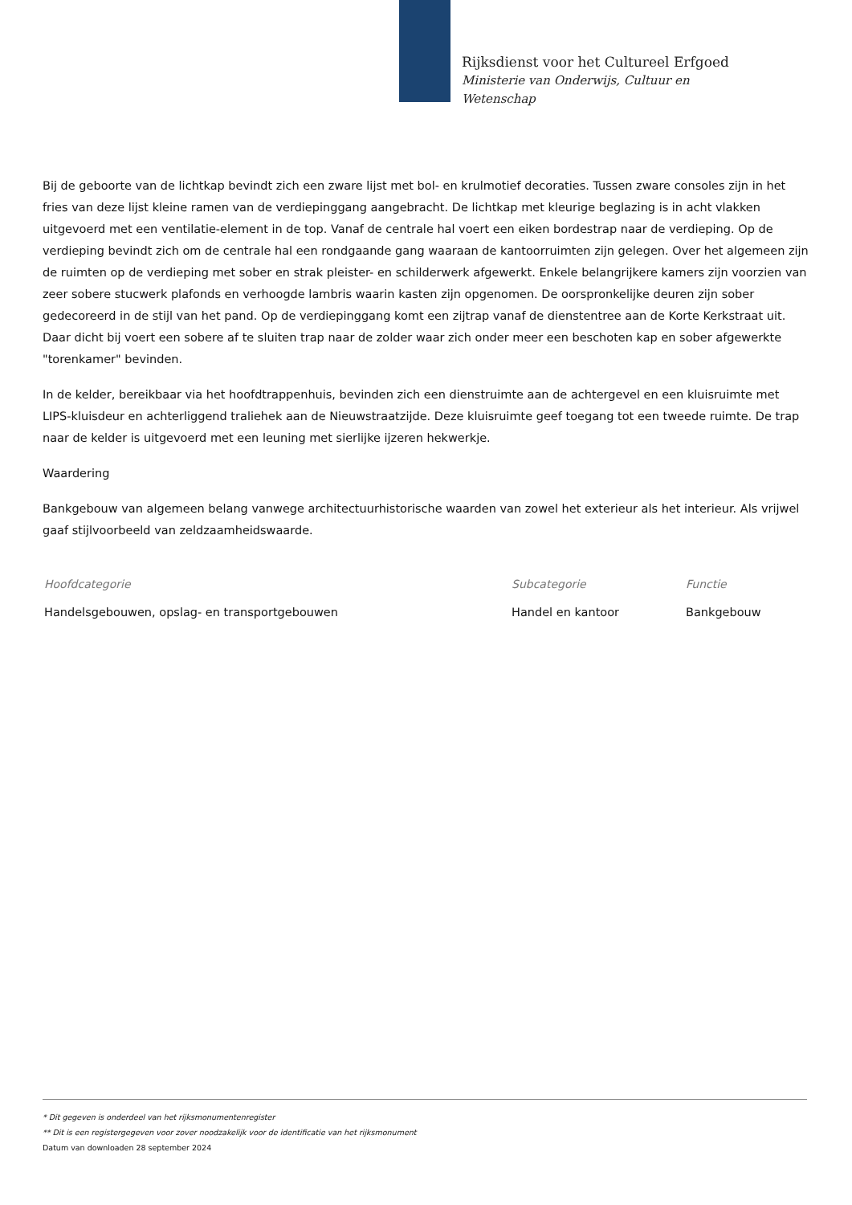Rijksdienst voor het Cultureel Erfgoed
Ministerie van Onderwijs, Cultuur en
Wetenschap
Bij de geboorte van de lichtkap bevindt zich een zware lijst met bol- en krulmotief decoraties. Tussen zware consoles zijn in het fries van deze lijst kleine ramen van de verdiepinggang aangebracht. De lichtkap met kleurige beglazing is in acht vlakken uitgevoerd met een ventilatie-element in de top. Vanaf de centrale hal voert een eiken bordestrap naar de verdieping. Op de verdieping bevindt zich om de centrale hal een rondgaande gang waaraan de kantoorruimten zijn gelegen. Over het algemeen zijn de ruimten op de verdieping met sober en strak pleister- en schilderwerk afgewerkt. Enkele belangrijkere kamers zijn voorzien van zeer sobere stucwerk plafonds en verhoogde lambris waarin kasten zijn opgenomen. De oorspronkelijke deuren zijn sober gedecoreerd in de stijl van het pand. Op de verdiepinggang komt een zijtrap vanaf de dienstentree aan de Korte Kerkstraat uit. Daar dicht bij voert een sobere af te sluiten trap naar de zolder waar zich onder meer een beschoten kap en sober afgewerkte "torenkamer" bevinden.
In de kelder, bereikbaar via het hoofdtrappenhuis, bevinden zich een dienstruimte aan de achtergevel en een kluisruimte met LIPS-kluisdeur en achterliggend traliehek aan de Nieuwstraatzijde. Deze kluisruimte geef toegang tot een tweede ruimte. De trap naar de kelder is uitgevoerd met een leuning met sierlijke ijzeren hekwerkje.
Waardering
Bankgebouw van algemeen belang vanwege architectuurhistorische waarden van zowel het exterieur als het interieur. Als vrijwel gaaf stijlvoorbeeld van zeldzaamheidswaarde.
| Hoofdcategorie | Subcategorie | Functie |
| --- | --- | --- |
| Handelsgebouwen, opslag- en transportgebouwen | Handel en kantoor | Bankgebouw |
* Dit gegeven is onderdeel van het rijksmonumentenregister
** Dit is een registergegeven voor zover noodzakelijk voor de identificatie van het rijksmonument
Datum van downloaden 28 september 2024